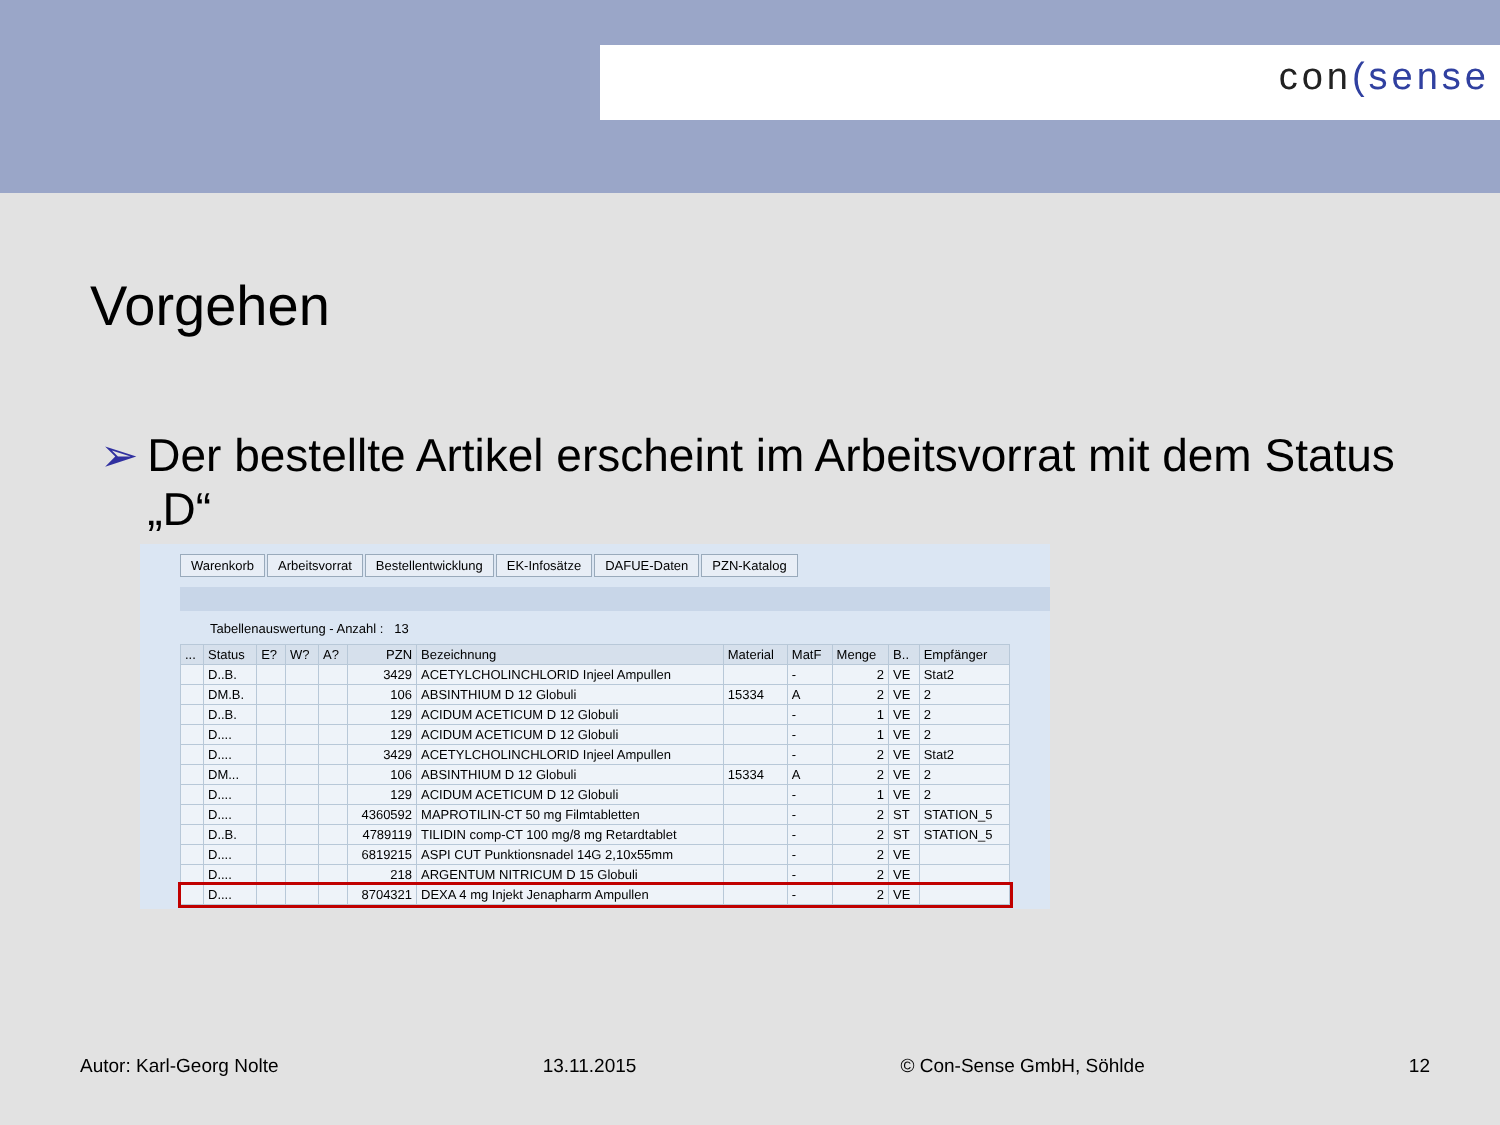con(sense
Vorgehen
➢ Der bestellte Artikel erscheint im Arbeitsvorrat mit dem Status „D“
Warenkorb Arbeitsvorrat Bestellentwicklung EK-Infosätze DAFUE-Daten PZN-Katalog
Tabellenauswertung - Anzahl : 13
| ... | Status | E? | W? | A? | PZN | Bezeichnung | Material | MatF | Menge | B.. | Empfänger |
| --- | --- | --- | --- | --- | --- | --- | --- | --- | --- | --- | --- |
| | D..B. | | | | 3429 | ACETYLCHOLINCHLORID Injeel Ampullen | | - | 2 | VE | Stat2 |
| | DM.B. | | | | 106 | ABSINTHIUM D 12 Globuli | 15334 | A | 2 | VE | 2 |
| | D..B. | | | | 129 | ACIDUM ACETICUM D 12 Globuli | | - | 1 | VE | 2 |
| | D.... | | | | 129 | ACIDUM ACETICUM D 12 Globuli | | - | 1 | VE | 2 |
| | D.... | | | | 3429 | ACETYLCHOLINCHLORID Injeel Ampullen | | - | 2 | VE | Stat2 |
| | DM... | | | | 106 | ABSINTHIUM D 12 Globuli | 15334 | A | 2 | VE | 2 |
| | D.... | | | | 129 | ACIDUM ACETICUM D 12 Globuli | | - | 1 | VE | 2 |
| | D.... | | | | 4360592 | MAPROTILIN-CT 50 mg Filmtabletten | | - | 2 | ST | STATION_5 |
| | D..B. | | | | 4789119 | TILIDIN comp-CT 100 mg/8 mg Retardtablet | | - | 2 | ST | STATION_5 |
| | D.... | | | | 6819215 | ASPI CUT Punktionsnadel 14G 2,10x55mm | | - | 2 | VE | |
| | D.... | | | | 218 | ARGENTUM NITRICUM D 15 Globuli | | - | 2 | VE | |
| | D.... | | | | 8704321 | DEXA 4 mg Injekt Jenapharm Ampullen | | - | 2 | VE | |
Autor: Karl-Georg Nolte 13.11.2015 © Con-Sense GmbH, Söhlde 12